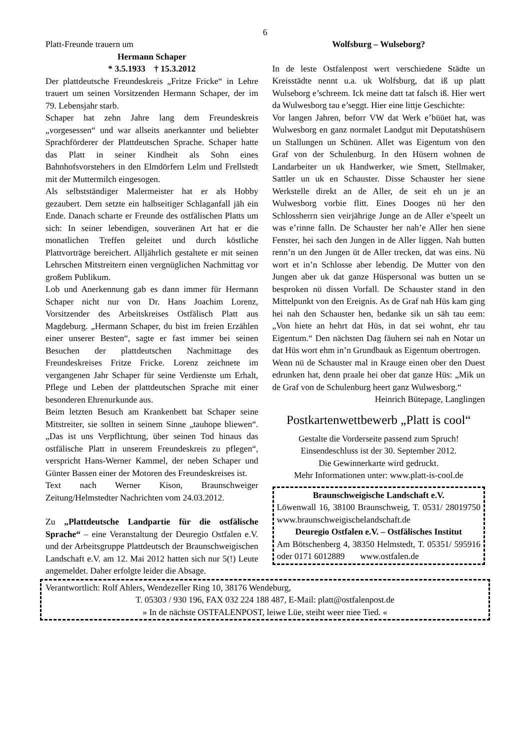6
Platt-Freunde trauern um
Hermann Schaper
* 3.5.1933 † 15.3.2012
Der plattdeutsche Freundeskreis „Fritze Fricke“ in Lehre trauert um seinen Vorsitzenden Hermann Schaper, der im 79. Lebensjahr starb.
Schaper hat zehn Jahre lang dem Freundeskreis „vorgesessen“ und war allseits anerkannter und beliebter Sprachförderer der Plattdeutschen Sprache. Schaper hatte das Platt in seiner Kindheit als Sohn eines Bahnhofsvorstehers in den Elmdörfern Lelm und Frellstedt mit der Muttermilch eingesogen.
Als selbstständiger Malermeister hat er als Hobby gezaubert. Dem setzte ein halbseitiger Schlaganfall jäh ein Ende. Danach scharte er Freunde des ostfälischen Platts um sich: In seiner lebendigen, souveränen Art hat er die monatlichen Treffen geleitet und durch köstliche Plattvorträge bereichert. Alljährlich gestaltete er mit seinen Lehrschen Mitstreitern einen vergnüglichen Nachmittag vor großem Publikum.
Lob und Anerkennung gab es dann immer für Hermann Schaper nicht nur von Dr. Hans Joachim Lorenz, Vorsitzender des Arbeitskreises Ostfälisch Platt aus Magdeburg. „Hermann Schaper, du bist im freien Erzählen einer unserer Besten“, sagte er fast immer bei seinen Besuchen der plattdeutschen Nachmittage des Freundeskreises Fritze Fricke. Lorenz zeichnete im vergangenen Jahr Schaper für seine Verdienste um Erhalt, Pflege und Leben der plattdeutschen Sprache mit einer besonderen Ehrenurkunde aus.
Beim letzten Besuch am Krankenbett bat Schaper seine Mitstreiter, sie sollten in seinem Sinne „tauhope bliewen“. „Das ist uns Verpflichtung, über seinen Tod hinaus das ostfälische Platt in unserem Freundeskreis zu pflegen“, verspricht Hans-Werner Kammel, der neben Schaper und Günter Bassen einer der Motoren des Freundeskreises ist.
Text nach Werner Kison, Braunschweiger Zeitung/Helmstedter Nachrichten vom 24.03.2012.
Zu „Plattdeutsche Landpartie für die ostfälische Sprache“ – eine Veranstaltung der Deuregio Ostfalen e.V. und der Arbeitsgruppe Plattdeutsch der Braunschweigischen Landschaft e.V. am 12. Mai 2012 hatten sich nur 5(!) Leute angemeldet. Daher erfolgte leider die Absage.
Wolfsburg – Wulseborg?
In de leste Ostfalenpost wert verschiedene Städte un Kreisstädte nennt u.a. uk Wolfsburg, dat iß up platt Wulseborg e’schreem. Ick meine datt tat falsch iß. Hier wert da Wulwesborg tau e’seggt. Hier eine littje Geschichte:
Vor langen Jahren, beforr VW dat Werk e’büüet hat, was Wulwesborg en ganz normalet Landgut mit Deputatshüsern un Stallungen un Schünen. Allet was Eigentum von den Graf von der Schulenburg. In den Hüsern wohnen de Landarbeiter un uk Handwerker, wie Smett, Stellmaker, Sattler un uk en Schauster. Disse Schauster her siene Werkstelle direkt an de Aller, de seit eh un je an Wulwesborg vorbie flitt. Eines Dooges nü her den Schlossherrn sien veirjährige Junge an de Aller e’speelt un was e’rinne falln. De Schauster her nah’e Aller hen siene Fenster, hei sach den Jungen in de Aller liggen. Nah butten renn’n un den Jungen üt de Aller trecken, dat was eins. Nü wort et in’n Schlosse aber lebendig. De Mutter von den Jungen aber uk dat ganze Hüspersonal was butten un se besproken nü dissen Vorfall. De Schauster stand in den Mittelpunkt von den Ereignis. As de Graf nah Hüs kam ging hei nah den Schauster hen, bedanke sik un säh tau eem: „Von hiete an hehrt dat Hüs, in dat sei wohnt, ehr tau Eigentum.“ Den nächsten Dag fäuhern sei nah en Notar un dat Hüs wort ehm in’n Grundbauk as Eigentum obertrogen.
Wenn nü de Schauster mal in Krauge einen ober den Duest edrunken hat, denn praale hei ober dat ganze Hüs: „Mik un de Graf von de Schulenburg heert ganz Wulwesborg.“
Heinrich Bütepage, Langlingen
Postkartenwettbewerb „Platt is cool“
Gestalte die Vorderseite passend zum Spruch!
Einsendeschluss ist der 30. September 2012.
Die Gewinnerkarte wird gedruckt.
Mehr Informationen unter: www.platt-is-cool.de
Braunschweigische Landschaft e.V.
Löwenwall 16, 38100 Braunschweig, T. 0531/ 28019750 www.braunschweigischelandschaft.de
Deuregio Ostfalen e.V. – Ostfälisches Institut
Am Bötschenberg 4, 38350 Helmstedt, T. 05351/ 595916 oder 0171 6012889 www.ostfalen.de
Verantwortlich: Rolf Ahlers, Wendezeller Ring 10, 38176 Wendeburg,
T. 05303 / 930 196, FAX 032 224 188 487, E-Mail: platt@ostfalenpost.de
» In de nächste OSTFALENPOST, leiwe Lüe, steiht weer niee Tied. «